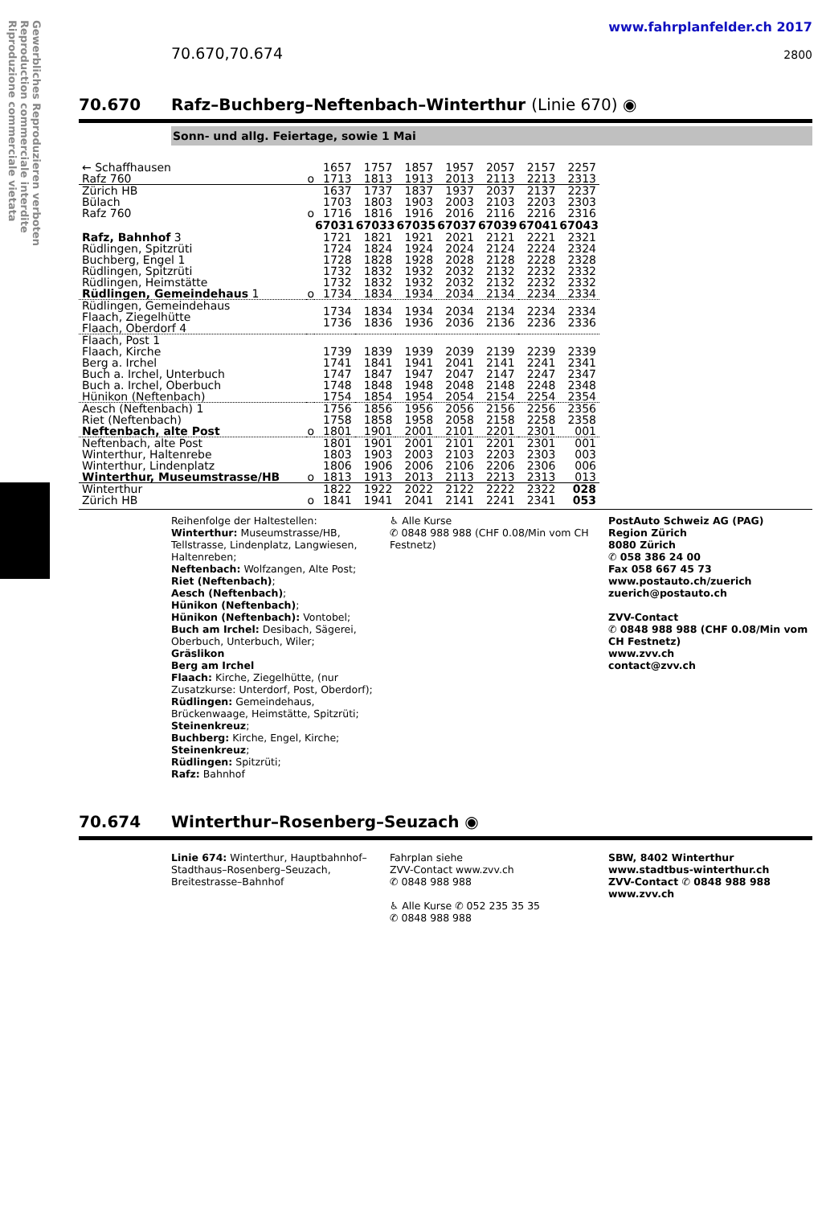Gewerbliches Reproduzieren verboten
Reproduction commerciale interdite
Riproduzione commerciale vietata
www.fahrplanfelder.ch 2017
70.670,70.674 2800
70.670 Rafz–Buchberg–Neftenbach–Winterthur (Linie 670) ◉
Sonn- und allg. Feiertage, sowie 1 Mai
| ← Schaffhausen Rafz 760 | o | 1657 1713 | 1757 1813 | 1857 1913 | 1957 2013 | 2057 2113 | 2157 2213 | 2257 2313 |
| Zürich HB Bülach Rafz 760 | o | 1637 1703 1716 | 1737 1803 1816 | 1837 1903 1916 | 1937 2003 2016 | 2037 2103 2116 | 2137 2203 2216 | 2237 2303 2316 |
| | | 67031 | 67033 | 67035 | 67037 | 67039 | 67041 | 67043 |
| Rafz, Bahnhof 3 Rüdlingen, Spitzrüti Buchberg, Engel 1 Rüdlingen, Spitzrüti Rüdlingen, Heimstätte Rüdlingen, Gemeindehaus 1 | o | 1721 1724 1728 1732 1732 1734 | 1821 1824 1828 1832 1832 1834 | 1921 1924 1928 1932 1932 1934 | 2021 2024 2028 2032 2032 2034 | 2121 2124 2128 2132 2132 2134 | 2221 2224 2228 2232 2232 2234 | 2321 2324 2328 2332 2332 2334 |
| Rüdlingen, Gemeindehaus Flaach, Ziegelhütte Flaach, Oberdorf 4 | | 1734 1736 | 1834 1836 | 1934 1936 | 2034 2036 | 2134 2136 | 2234 2236 | 2334 2336 |
| Flaach, Post 1 Flaach, Kirche Berg a. Irchel Buch a. Irchel, Unterbuch Buch a. Irchel, Oberbuch Hünikon (Neftenbach) | | 1739 1741 1747 1748 1754 | 1839 1841 1847 1848 1854 | 1939 1941 1947 1948 1954 | 2039 2041 2047 2048 2054 | 2139 2141 2147 2148 2154 | 2239 2241 2247 2248 2254 | 2339 2341 2347 2348 2354 |
| Aesch (Neftenbach) 1 Riet (Neftenbach) Neftenbach, alte Post | o | 1756 1758 1801 | 1856 1858 1901 | 1956 1958 2001 | 2056 2058 2101 | 2156 2158 2201 | 2256 2258 2301 | 2356 2358 001 |
| Neftenbach, alte Post Winterthur, Haltenrebe Winterthur, Lindenplatz Winterthur, Museumstrasse/HB | o | 1801 1803 1806 1813 | 1901 1903 1906 1913 | 2001 2003 2006 2013 | 2101 2103 2106 2113 | 2201 2203 2206 2213 | 2301 2303 2306 2313 | 001 003 006 013 |
| Winterthur Zürich HB | o | 1822 1841 | 1922 1941 | 2022 2041 | 2122 2141 | 2222 2241 | 2322 2341 | 028 053 |
Reihenfolge der Haltestellen:
Winterthur: Museumstrasse/HB, Tellstrasse, Lindenplatz, Langwiesen, Haltenreben;
Neftenbach: Wolfzangen, Alte Post;
Riet (Neftenbach);
Aesch (Neftenbach);
Hünikon (Neftenbach);
Hünikon (Neftenbach): Vontobel;
Buch am Irchel: Desibach, Sägerei, Oberbuch, Unterbuch, Wiler;
Gräslikon
Berg am Irchel
Flaach: Kirche, Ziegelhütte, (nur Zusatzkurse: Unterdorf, Post, Oberdorf);
Rüdlingen: Gemeindehaus, Brückenwaage, Heimstätte, Spitzrüti;
Steinenkreuz;
Buchberg: Kirche, Engel, Kirche;
Steinenkreuz;
Rüdlingen: Spitzrüti;
Rafz: Bahnhof
♿ Alle Kurse
✆ 0848 988 988 (CHF 0.08/Min vom CH Festnetz)
PostAuto Schweiz AG (PAG)
Region Zürich
8080 Zürich
✆ 058 386 24 00
Fax 058 667 45 73
www.postauto.ch/zuerich
zuerich@postauto.ch
ZVV-Contact
✆ 0848 988 988 (CHF 0.08/Min vom CH Festnetz)
www.zvv.ch
contact@zvv.ch
70.674 Winterthur–Rosenberg–Seuzach ◉
Linie 674: Winterthur, Hauptbahnhof–Stadthaus–Rosenberg–Seuzach, Breitestrasse–Bahnhof
Fahrplan siehe
ZVV-Contact www.zvv.ch
✆ 0848 988 988
♿ Alle Kurse ✆ 052 235 35 35
✆ 0848 988 988
SBW, 8402 Winterthur
www.stadtbus-winterthur.ch
ZVV-Contact ✆ 0848 988 988
www.zvv.ch